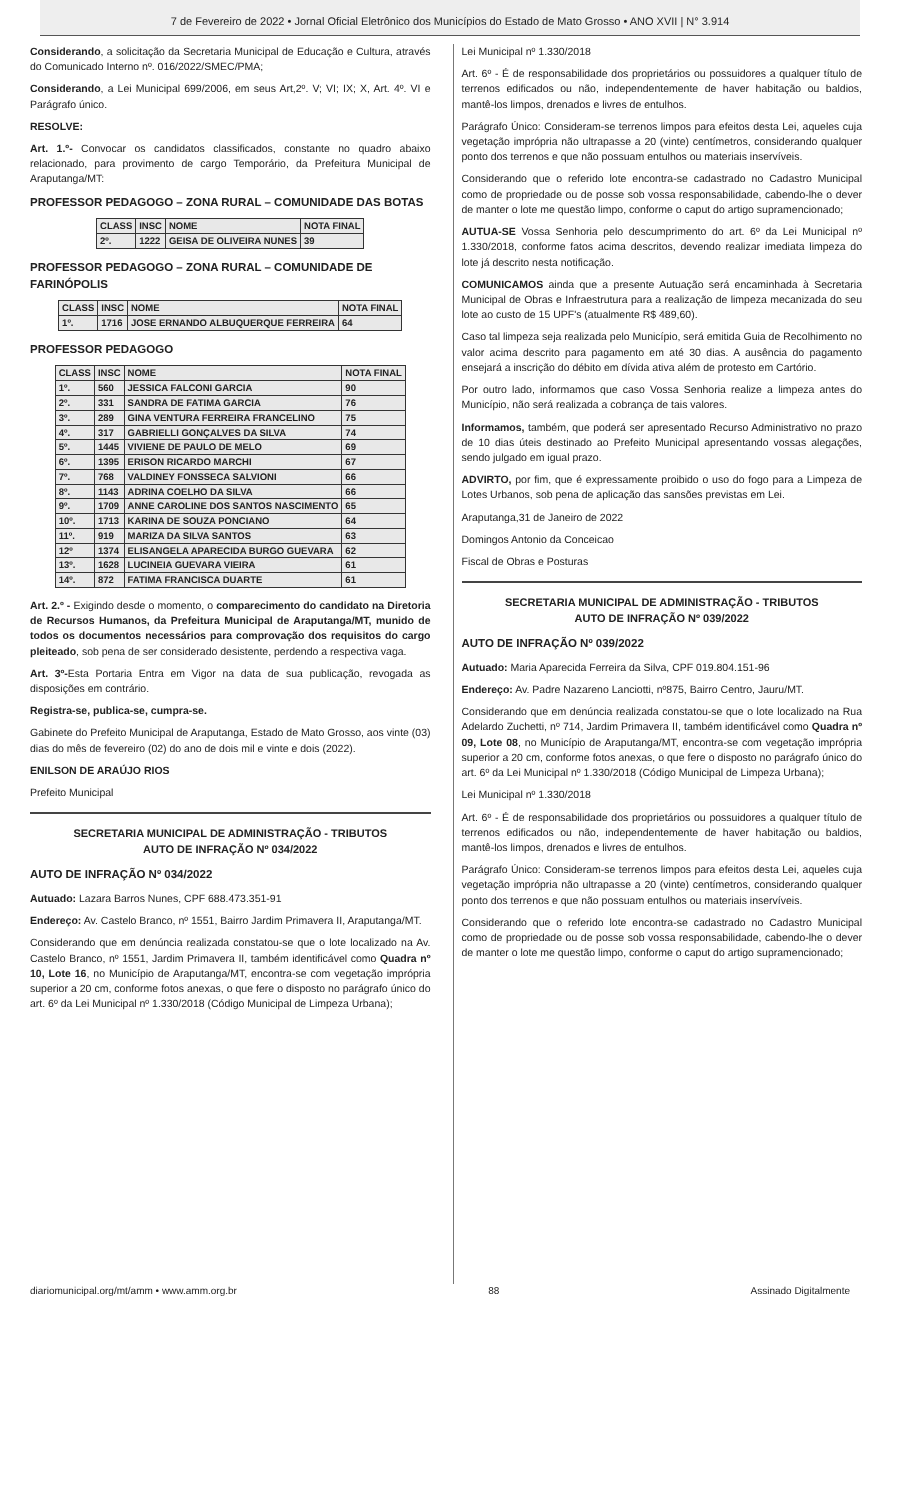7 de Fevereiro de 2022 • Jornal Oficial Eletrônico dos Municípios do Estado de Mato Grosso • ANO XVII | N° 3.914
Considerando, a solicitação da Secretaria Municipal de Educação e Cultura, através do Comunicado Interno nº. 016/2022/SMEC/PMA;
Considerando, a Lei Municipal 699/2006, em seus Art,2º. V; VI; IX; X, Art. 4º. VI e Parágrafo único.
RESOLVE:
Art. 1.º- Convocar os candidatos classificados, constante no quadro abaixo relacionado, para provimento de cargo Temporário, da Prefeitura Municipal de Araputanga/MT:
PROFESSOR PEDAGOGO – ZONA RURAL – COMUNIDADE DAS BOTAS
| CLASS | INSC | NOME | NOTA FINAL |
| --- | --- | --- | --- |
| 2º. | 1222 | GEISA DE OLIVEIRA NUNES | 39 |
PROFESSOR PEDAGOGO – ZONA RURAL – COMUNIDADE DE FARINÓPOLIS
| CLASS | INSC | NOME | NOTA FINAL |
| --- | --- | --- | --- |
| 1º. | 1716 | JOSE ERNANDO ALBUQUERQUE FERREIRA | 64 |
PROFESSOR PEDAGOGO
| CLASS | INSC | NOME | NOTA FINAL |
| --- | --- | --- | --- |
| 1º. | 560 | JESSICA FALCONI GARCIA | 90 |
| 2º. | 331 | SANDRA DE FATIMA GARCIA | 76 |
| 3º. | 289 | GINA VENTURA FERREIRA FRANCELINO | 75 |
| 4º. | 317 | GABRIELLI GONÇALVES DA SILVA | 74 |
| 5º. | 1445 | VIVIENE DE PAULO DE MELO | 69 |
| 6º. | 1395 | ERISON RICARDO MARCHI | 67 |
| 7º. | 768 | VALDINEY FONSSECA SALVIONI | 66 |
| 8º. | 1143 | ADRINA COELHO DA SILVA | 66 |
| 9º. | 1709 | ANNE CAROLINE DOS SANTOS NASCIMENTO | 65 |
| 10º. | 1713 | KARINA DE SOUZA PONCIANO | 64 |
| 11º. | 919 | MARIZA DA SILVA SANTOS | 63 |
| 12º | 1374 | ELISANGELA APARECIDA BURGO GUEVARA | 62 |
| 13º. | 1628 | LUCINEIA GUEVARA VIEIRA | 61 |
| 14º. | 872 | FATIMA FRANCISCA DUARTE | 61 |
Art. 2.º - Exigindo desde o momento, o comparecimento do candidato na Diretoria de Recursos Humanos, da Prefeitura Municipal de Araputanga/MT, munido de todos os documentos necessários para comprovação dos requisitos do cargo pleiteado, sob pena de ser considerado desistente, perdendo a respectiva vaga.
Art. 3º-Esta Portaria Entra em Vigor na data de sua publicação, revogada as disposições em contrário.
Registra-se, publica-se, cumpra-se.
Gabinete do Prefeito Municipal de Araputanga, Estado de Mato Grosso, aos vinte (03) dias do mês de fevereiro (02) do ano de dois mil e vinte e dois (2022).
ENILSON DE ARAÚJO RIOS
Prefeito Municipal
SECRETARIA MUNICIPAL DE ADMINISTRAÇÃO - TRIBUTOS
AUTO DE INFRAÇÃO Nº 034/2022
AUTO DE INFRAÇÃO Nº 034/2022
Autuado: Lazara Barros Nunes, CPF 688.473.351-91
Endereço: Av. Castelo Branco, nº 1551, Bairro Jardim Primavera II, Araputanga/MT.
Considerando que em denúncia realizada constatou-se que o lote localizado na Av. Castelo Branco, nº 1551, Jardim Primavera II, também identificável como Quadra nº 10, Lote 16, no Município de Araputanga/MT, encontra-se com vegetação imprópria superior a 20 cm, conforme fotos anexas, o que fere o disposto no parágrafo único do art. 6º da Lei Municipal nº 1.330/2018 (Código Municipal de Limpeza Urbana);
Lei Municipal nº 1.330/2018
Art. 6º - É de responsabilidade dos proprietários ou possuidores a qualquer título de terrenos edificados ou não, independentemente de haver habitação ou baldios, mantê-los limpos, drenados e livres de entulhos.
Parágrafo Único: Consideram-se terrenos limpos para efeitos desta Lei, aqueles cuja vegetação imprópria não ultrapasse a 20 (vinte) centímetros, considerando qualquer ponto dos terrenos e que não possuam entulhos ou materiais inservíveis.
Considerando que o referido lote encontra-se cadastrado no Cadastro Municipal como de propriedade ou de posse sob vossa responsabilidade, cabendo-lhe o dever de manter o lote me questão limpo, conforme o caput do artigo supramencionado;
AUTUA-SE Vossa Senhoria pelo descumprimento do art. 6º da Lei Municipal nº 1.330/2018, conforme fatos acima descritos, devendo realizar imediata limpeza do lote já descrito nesta notificação.
COMUNICAMOS ainda que a presente Autuação será encaminhada à Secretaria Municipal de Obras e Infraestrutura para a realização de limpeza mecanizada do seu lote ao custo de 15 UPF's (atualmente R$ 489,60).
Caso tal limpeza seja realizada pelo Município, será emitida Guia de Recolhimento no valor acima descrito para pagamento em até 30 dias. A ausência do pagamento ensejará a inscrição do débito em dívida ativa além de protesto em Cartório.
Por outro lado, informamos que caso Vossa Senhoria realize a limpeza antes do Município, não será realizada a cobrança de tais valores.
Informamos, também, que poderá ser apresentado Recurso Administrativo no prazo de 10 dias úteis destinado ao Prefeito Municipal apresentando vossas alegações, sendo julgado em igual prazo.
ADVIRTO, por fim, que é expressamente proibido o uso do fogo para a Limpeza de Lotes Urbanos, sob pena de aplicação das sansões previstas em Lei.
Araputanga,31 de Janeiro de 2022
Domingos Antonio da Conceicao
Fiscal de Obras e Posturas
SECRETARIA MUNICIPAL DE ADMINISTRAÇÃO - TRIBUTOS
AUTO DE INFRAÇÃO Nº 039/2022
AUTO DE INFRAÇÃO Nº 039/2022
Autuado: Maria Aparecida Ferreira da Silva, CPF 019.804.151-96
Endereço: Av. Padre Nazareno Lanciotti, nº875, Bairro Centro, Jauru/MT.
Considerando que em denúncia realizada constatou-se que o lote localizado na Rua Adelardo Zuchetti, nº 714, Jardim Primavera II, também identificável como Quadra nº 09, Lote 08, no Município de Araputanga/MT, encontra-se com vegetação imprópria superior a 20 cm, conforme fotos anexas, o que fere o disposto no parágrafo único do art. 6º da Lei Municipal nº 1.330/2018 (Código Municipal de Limpeza Urbana);
Lei Municipal nº 1.330/2018
Art. 6º - É de responsabilidade dos proprietários ou possuidores a qualquer título de terrenos edificados ou não, independentemente de haver habitação ou baldios, mantê-los limpos, drenados e livres de entulhos.
Parágrafo Único: Consideram-se terrenos limpos para efeitos desta Lei, aqueles cuja vegetação imprópria não ultrapasse a 20 (vinte) centímetros, considerando qualquer ponto dos terrenos e que não possuam entulhos ou materiais inservíveis.
Considerando que o referido lote encontra-se cadastrado no Cadastro Municipal como de propriedade ou de posse sob vossa responsabilidade, cabendo-lhe o dever de manter o lote me questão limpo, conforme o caput do artigo supramencionado;
diariomunicipal.org/mt/amm • www.amm.org.br 88 Assinado Digitalmente